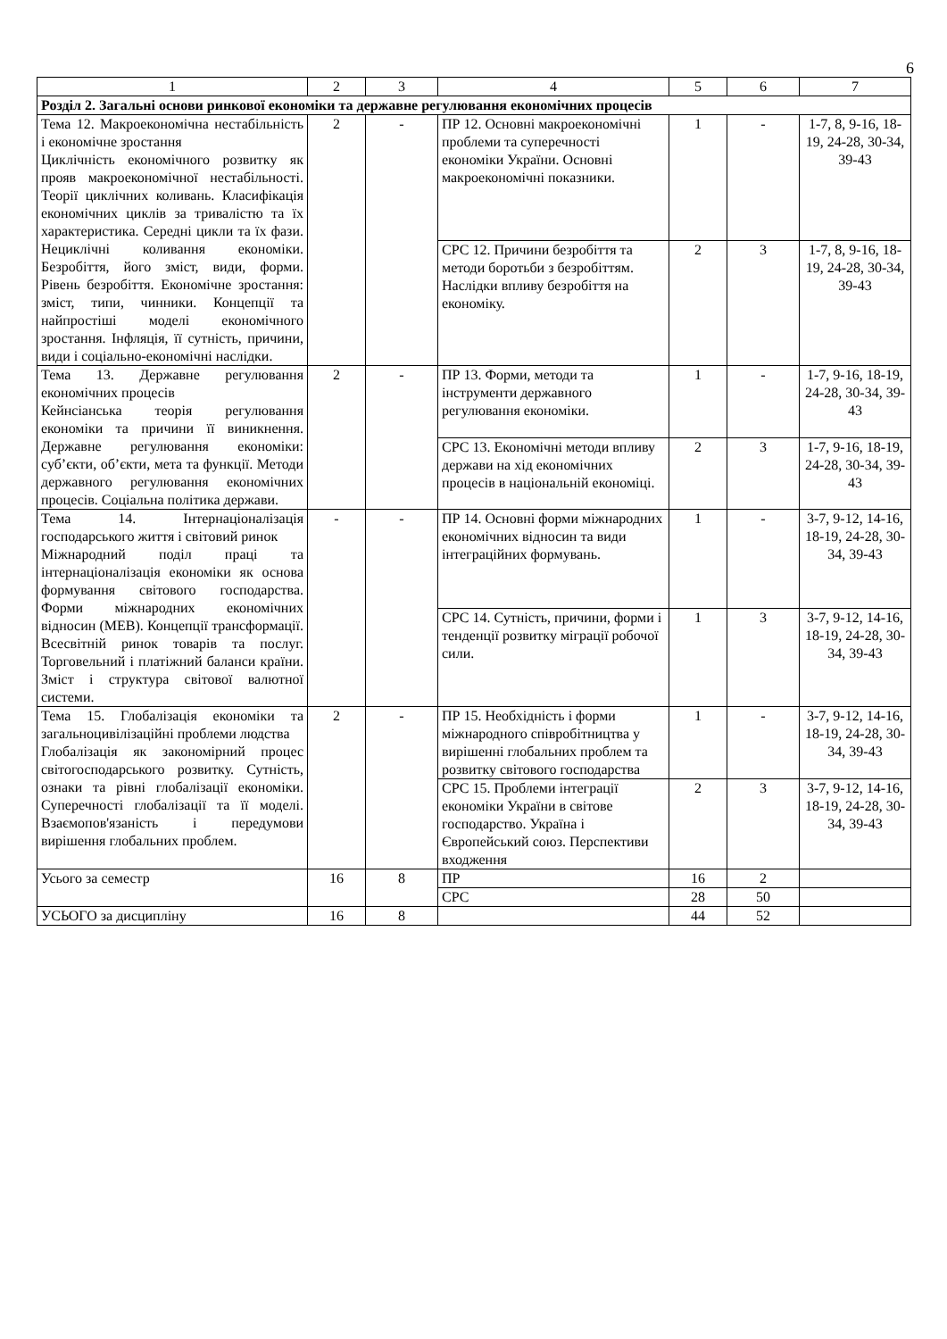6
| 1 | 2 | 3 | 4 | 5 | 6 | 7 |
| --- | --- | --- | --- | --- | --- | --- |
| Розділ 2. Загальні основи ринкової економіки та державне регулювання економічних процесів | | | | | | |
| Тема 12. Макроекономічна нестабільність і економічне зростання Циклічність економічного розвитку як прояв макроекономічної нестабільності. Теорії циклічних коливань. Класифікація економічних циклів за тривалістю та їх характеристика. Середні цикли та їх фази. Нециклічні коливання економіки. Безробіття, його зміст, види, форми. Рівень безробіття. Економічне зростання: зміст, типи, чинники. Концепції та найпростіші моделі економічного зростання. Інфляція, її сутність, причини, види і соціально-економічні наслідки. | 2 | - | ПР 12. Основні макроекономічні проблеми та суперечності економіки України. Основні макроекономічні показники. | 1 | - | 1-7, 8, 9-16, 18-19, 24-28, 30-34, 39-43 |
| | | | СРС 12. Причини безробіття та методи боротьби з безробіттям. Наслідки впливу безробіття на економіку. | 2 | 3 | 1-7, 8, 9-16, 18-19, 24-28, 30-34, 39-43 |
| Тема 13. Державне регулювання економічних процесів Кейнсіанська теорія регулювання економіки та причини її виникнення. Державне регулювання економіки: суб’єкти, об’єкти, мета та функції. Методи державного регулювання економічних процесів. Соціальна політика держави. | 2 | - | ПР 13. Форми, методи та інструменти державного регулювання економіки. | 1 | - | 1-7, 9-16, 18-19, 24-28, 30-34, 39-43 |
| | | | СРС 13. Економічні методи впливу держави на хід економічних процесів в національній економіці. | 2 | 3 | 1-7, 9-16, 18-19, 24-28, 30-34, 39-43 |
| Тема 14. Інтернаціоналізація господарського життя і світовий ринок Міжнародний поділ праці та інтернаціоналізація економіки як основа формування світового господарства. Форми міжнародних економічних відносин (МЕВ). Концепції трансформації. Всесвітній ринок товарів та послуг. Торговельний і платіжний баланси країни. Зміст і структура світової валютної системи. | - | - | ПР 14. Основні форми міжнародних економічних відносин та види інтеграційних формувань. | 1 | - | 3-7, 9-12, 14-16, 18-19, 24-28, 30-34, 39-43 |
| | | | СРС 14. Сутність, причини, форми і тенденції розвитку міграції робочої сили. | 1 | 3 | 3-7, 9-12, 14-16, 18-19, 24-28, 30-34, 39-43 |
| Тема 15. Глобалізація економіки та загальноцивілізаційні проблеми людства Глобалізація як закономірний процес світогосподарського розвитку. Сутність, ознаки та рівні глобалізації економіки. Суперечності глобалізації та її моделі. Взаємопов'язаність і передумови вирішення глобальних проблем. | 2 | - | ПР 15. Необхідність і форми міжнародного співробітництва у вирішенні глобальних проблем та розвитку світового господарства | 1 | - | 3-7, 9-12, 14-16, 18-19, 24-28, 30-34, 39-43 |
| | | | СРС 15. Проблеми інтеграції економіки України в світове господарство. Україна і Європейський союз. Перспективи входження | 2 | 3 | 3-7, 9-12, 14-16, 18-19, 24-28, 30-34, 39-43 |
| Усього за семестр | 16 | 8 | ПР | 16 | 2 | |
| | | | СРС | 28 | 50 | |
| УСЬОГО за дисципліну | 16 | 8 | | 44 | 52 | |